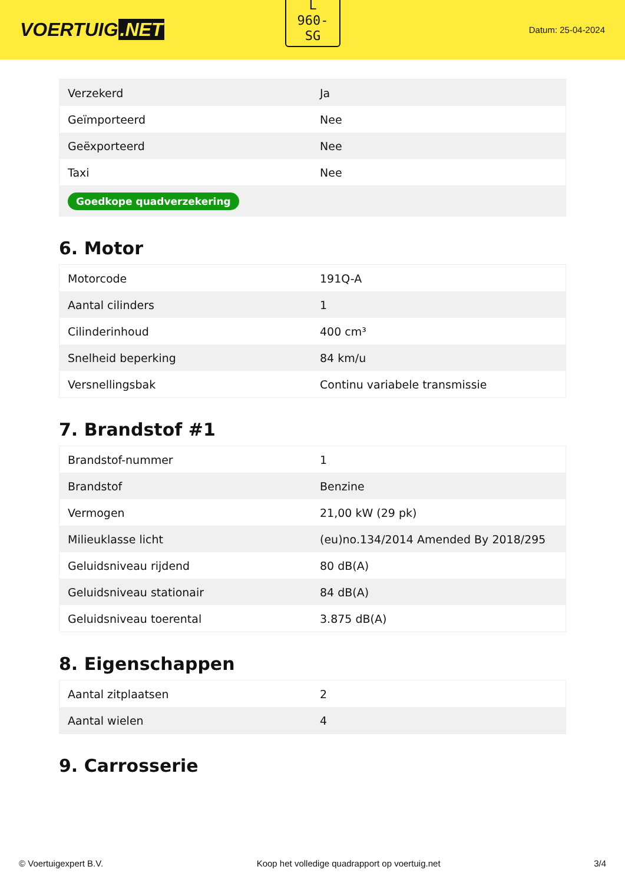VOERTUIG.NET
L
960-
SG
Datum: 25-04-2024
| Verzekerd | Ja |
| Geïmporteerd | Nee |
| Geëxporteerd | Nee |
| Taxi | Nee |
| Goedkope quadverzekering | |
6. Motor
| Motorcode | 191Q-A |
| Aantal cilinders | 1 |
| Cilinderinhoud | 400 cm³ |
| Snelheid beperking | 84 km/u |
| Versnellingsbak | Continu variabele transmissie |
7. Brandstof #1
| Brandstof-nummer | 1 |
| Brandstof | Benzine |
| Vermogen | 21,00 kW (29 pk) |
| Milieuklasse licht | (eu)no.134/2014 Amended By 2018/295 |
| Geluidsniveau rijdend | 80 dB(A) |
| Geluidsniveau stationair | 84 dB(A) |
| Geluidsniveau toerental | 3.875 dB(A) |
8. Eigenschappen
| Aantal zitplaatsen | 2 |
| Aantal wielen | 4 |
9. Carrosserie
© Voertuigexpert B.V. Koop het volledige quadrapport op voertuig.net 3/4